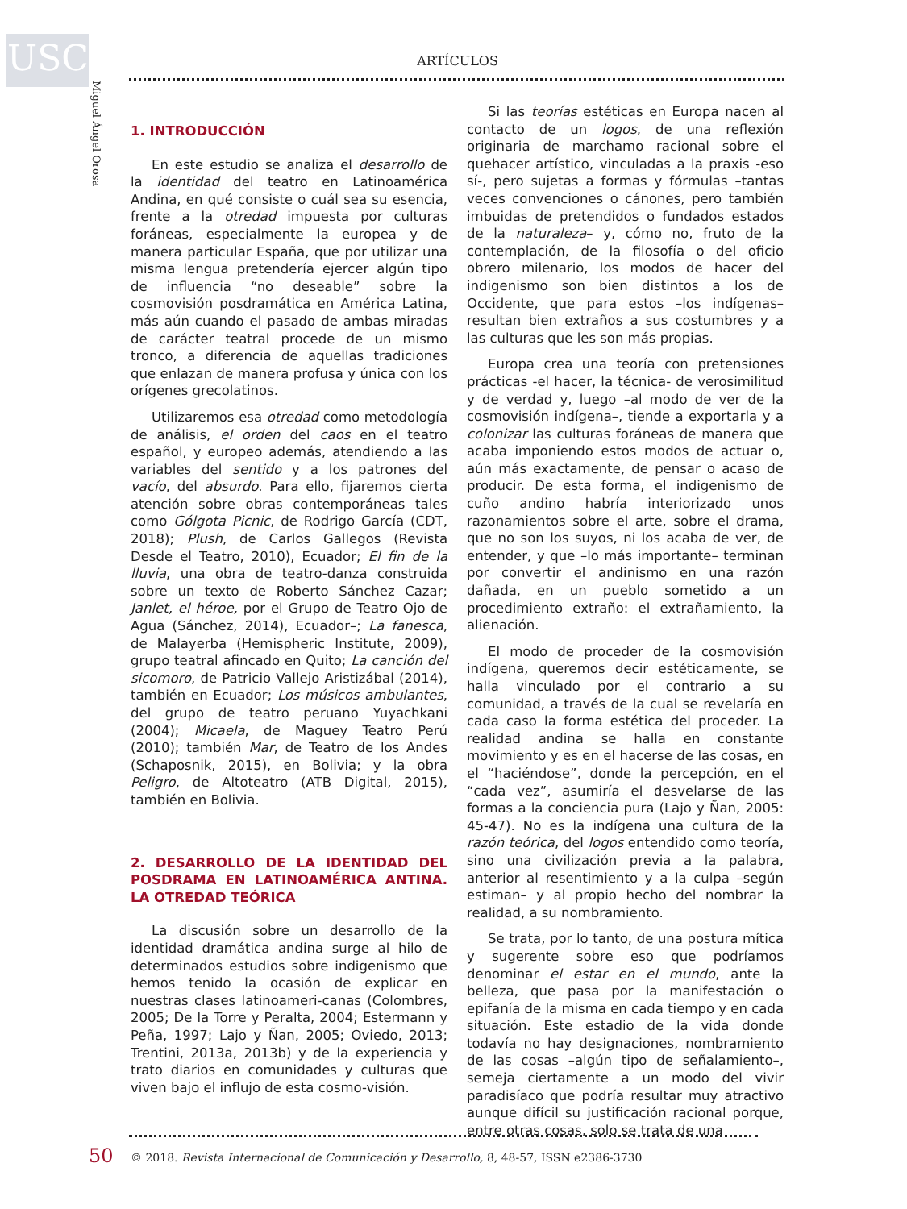USC
Miguel Ángel Orosa
ARTÍCULOS
1. INTRODUCCIÓN
En este estudio se analiza el desarrollo de la identidad del teatro en Latinoamérica Andina, en qué consiste o cuál sea su esencia, frente a la otredad impuesta por culturas foráneas, especialmente la europea y de manera particular España, que por utilizar una misma lengua pretendería ejercer algún tipo de influencia “no deseable” sobre la cosmovisión posdramática en América Latina, más aún cuando el pasado de ambas miradas de carácter teatral procede de un mismo tronco, a diferencia de aquellas tradiciones que enlazan de manera profusa y única con los orígenes grecolatinos.
Utilizaremos esa otredad como metodología de análisis, el orden del caos en el teatro español, y europeo además, atendiendo a las variables del sentido y a los patrones del vacío, del absurdo. Para ello, fijaremos cierta atención sobre obras contemporáneas tales como Gólgota Picnic, de Rodrigo García (CDT, 2018); Plush, de Carlos Gallegos (Revista Desde el Teatro, 2010), Ecuador; El fin de la lluvia, una obra de teatro-danza construida sobre un texto de Roberto Sánchez Cazar; Janlet, el héroe, por el Grupo de Teatro Ojo de Agua (Sánchez, 2014), Ecuador–; La fanesca, de Malayerba (Hemispheric Institute, 2009), grupo teatral afincado en Quito; La canción del sicomoro, de Patricio Vallejo Aristizábal (2014), también en Ecuador; Los músicos ambulantes, del grupo de teatro peruano Yuyachkani (2004); Micaela, de Maguey Teatro Perú (2010); también Mar, de Teatro de los Andes (Schaposnik, 2015), en Bolivia; y la obra Peligro, de Altoteatro (ATB Digital, 2015), también en Bolivia.
2. DESARROLLO DE LA IDENTIDAD DEL POSDRAMA EN LATINOAMÉRICA ANTINA. LA OTREDAD TEÓRICA
La discusión sobre un desarrollo de la identidad dramática andina surge al hilo de determinados estudios sobre indigenismo que hemos tenido la ocasión de explicar en nuestras clases latinoameri-canas (Colombres, 2005; De la Torre y Peralta, 2004; Estermann y Peña, 1997; Lajo y Ñan, 2005; Oviedo, 2013; Trentini, 2013a, 2013b) y de la experiencia y trato diarios en comunidades y culturas que viven bajo el influjo de esta cosmo-visión.
Si las teorías estéticas en Europa nacen al contacto de un logos, de una reflexión originaria de marchamo racional sobre el quehacer artístico, vinculadas a la praxis -eso sí-, pero sujetas a formas y fórmulas –tantas veces convenciones o cánones, pero también imbuidas de pretendidos o fundados estados de la naturaleza– y, cómo no, fruto de la contemplación, de la filosofía o del oficio obrero milenario, los modos de hacer del indigenismo son bien distintos a los de Occidente, que para estos –los indígenas– resultan bien extraños a sus costumbres y a las culturas que les son más propias.
Europa crea una teoría con pretensiones prácticas -el hacer, la técnica- de verosimilitud y de verdad y, luego –al modo de ver de la cosmovisión indígena–, tiende a exportarla y a colonizar las culturas foráneas de manera que acaba imponiendo estos modos de actuar o, aún más exactamente, de pensar o acaso de producir. De esta forma, el indigenismo de cuño andino habría interiorizado unos razonamientos sobre el arte, sobre el drama, que no son los suyos, ni los acaba de ver, de entender, y que –lo más importante– terminan por convertir el andinismo en una razón dañada, en un pueblo sometido a un procedimiento extraño: el extrañamiento, la alienación.
El modo de proceder de la cosmovisión indígena, queremos decir estéticamente, se halla vinculado por el contrario a su comunidad, a través de la cual se revelaría en cada caso la forma estética del proceder. La realidad andina se halla en constante movimiento y es en el hacerse de las cosas, en el “haciéndose”, donde la percepción, en el “cada vez”, asumiría el desvelarse de las formas a la conciencia pura (Lajo y Ñan, 2005: 45-47). No es la indígena una cultura de la razón teórica, del logos entendido como teoría, sino una civilización previa a la palabra, anterior al resentimiento y a la culpa –según estiman– y al propio hecho del nombrar la realidad, a su nombramiento.
Se trata, por lo tanto, de una postura mítica y sugerente sobre eso que podríamos denominar el estar en el mundo, ante la belleza, que pasa por la manifestación o epifanía de la misma en cada tiempo y en cada situación. Este estadio de la vida donde todavía no hay designaciones, nombramiento de las cosas –algún tipo de señalamiento–, semeja ciertamente a un modo del vivir paradisíaco que podría resultar muy atractivo aunque difícil su justificación racional porque, entre otras cosas, solo se trata de una
50
© 2018. Revista Internacional de Comunicación y Desarrollo, 8, 48-57, ISSN e2386-3730